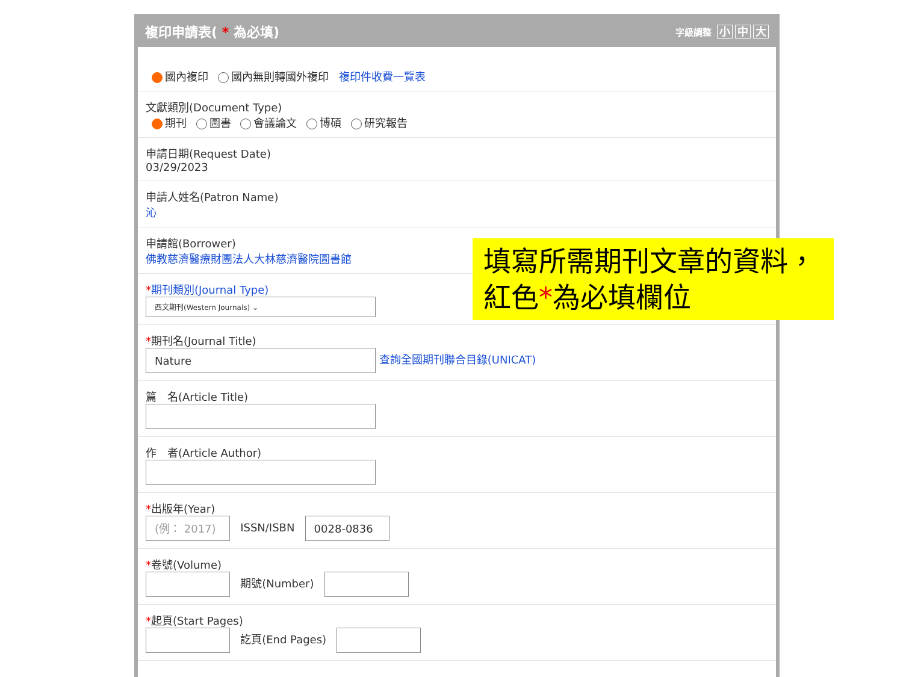複印申請表( * 為必填)
字級調整 小 中 大
國內複印 國內無則轉國外複印 複印件收費一覽表
文獻類別(Document Type)
期刊 圖書 會議論文 博碩 研究報告
申請日期(Request Date)
03/29/2023
申請人姓名(Patron Name)
沁
申請館(Borrower)
佛教慈濟醫療財團法人大林慈濟醫院圖書館
*期刊類別(Journal Type)
西文期刊(Western Journals) ⌄
*期刊名(Journal Title)
Nature 查詢全國期刊聯合目錄(UNICAT)
篇　名(Article Title)
作　者(Article Author)
*出版年(Year)
(例： 2017) ISSN/ISBN 0028-0836
*卷號(Volume)
期號(Number)
*起頁(Start Pages)
訖頁(End Pages)
填寫所需期刊文章的資料，
紅色*為必填欄位